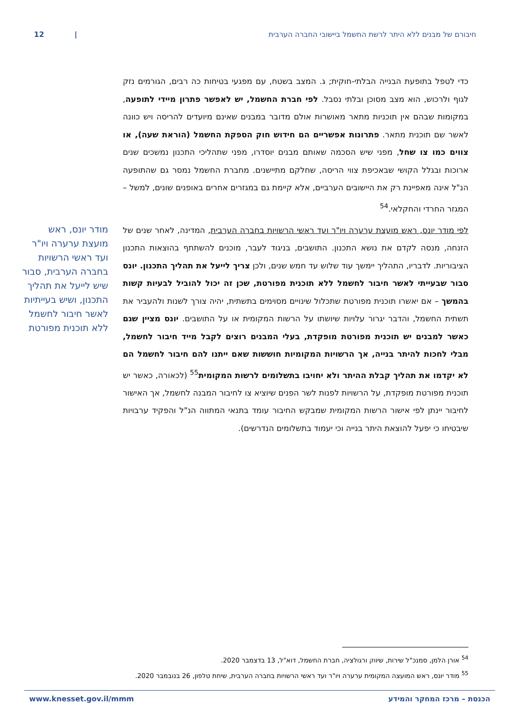12 | חיבורם של מבנים ללא היתר לרשת החשמל ביישובי החברה הערבית
כדי לטפל בתופעת הבנייה הבלתי-חוקית; ג. המצב בשטח, עם מפגעי בטיחות כה רבים, הגורמים נזק לגוף ולרכוש, הוא מצב מסוכן ובלתי נסבל. לפי חברת החשמל, יש לאפשר פתרון מיידי לתופעה, במקומות שבהם אין תוכניות מתאר מאושרות אולם מדובר במבנים שאינם מיועדים להריסה ויש כוונה לאשר שם תוכנית מתאר. פתרונות אפשריים הם חידוש חוק הספקת החשמל (הוראת שעה), או צווים כמו צו שחל, מפני שיש הסכמה שאותם מבנים יוסדרו, מפני שתהליכי התכנון נמשכים שנים ארוכות ובגלל הקושי שבאכיפת צווי הריסה, שחלקם מתיישנים. מחברת החשמל נמסר גם שהתופעה הנ"ל אינה מאפיינת רק את היישובים הערביים, אלא קיימת גם במגזרים אחרים באופנים שונים, למשל – המגזר החרדי והחקלאי.<sup>54</sup>
לפי מודר יונס, ראש מועצת ערערה ויו"ר ועד ראשי הרשויות בחברה הערבית, המדינה, לאחר שנים של הזנחה, מנסה לקדם את נושא התכנון. התושבים, בניגוד לעבר, מוכנים להשתתף בהוצאות התכנון הציבוריות. לדבריו, התהליך יימשך עוד שלוש עד חמש שנים, ולכן צריך לייעל את תהליך התכנון. יונס סבור שבעייתי לאשר חיבור לחשמל ללא תוכנית מפורטת, שכן זה יכול להוביל לבעיות קשות בהמשך – אם יאשרו תוכנית מפורטת שתכלול שינויים מסוימים בתשתית, יהיה צורך לשנות ולהעביר את תשתית החשמל, והדבר יגרור עלויות שיושתו על הרשות המקומית או על התושבים. יונס מציין שגם כאשר למבנים יש תוכנית מפורטת מופקדת, בעלי המבנים רוצים לקבל מייד חיבור לחשמל, מבלי לחכות להיתר בנייה, אך הרשויות המקומיות חוששות שאם ייתנו להם חיבור לחשמל הם לא יקדמו את תהליך קבלת ההיתר ולא יחויבו בתשלומים לרשות המקומית<sup>55</sup> (לכאורה, כאשר יש תוכנית מפורטת מופקדת, על הרשויות לפנות לשר הפנים שיוציא צו לחיבור המבנה לחשמל, אך האישור לחיבור יינתן לפי אישור הרשות המקומית שמבקש החיבור עומד בתנאי המתווה הנ"ל והפקיד ערבויות שיבטיחו כי יפעל להוצאת היתר בנייה וכי יעמוד בתשלומים הנדרשים).
מודר יונס, ראש מועצת ערערה ויו"ר ועד ראשי הרשויות בחברה הערבית, סבור שיש לייעל את תהליך התכנון, ושיש בעייתיות לאשר חיבור לחשמל ללא תוכנית מפורטת
<sup>54</sup> אורן הלמן, סמנכ"ל שירות, שיווק ורגולציה, חברת החשמל, דוא"ל, 13 בדצמבר 2020.
<sup>55</sup> מודר יונס, ראש המועצה המקומית ערערה ויו"ר ועד ראשי הרשויות בחברה הערבית, שיחת טלפון, 26 בנובמבר 2020.
www.knesset.gov.il/mmm הכנסת – מרכז המחקר והמידע